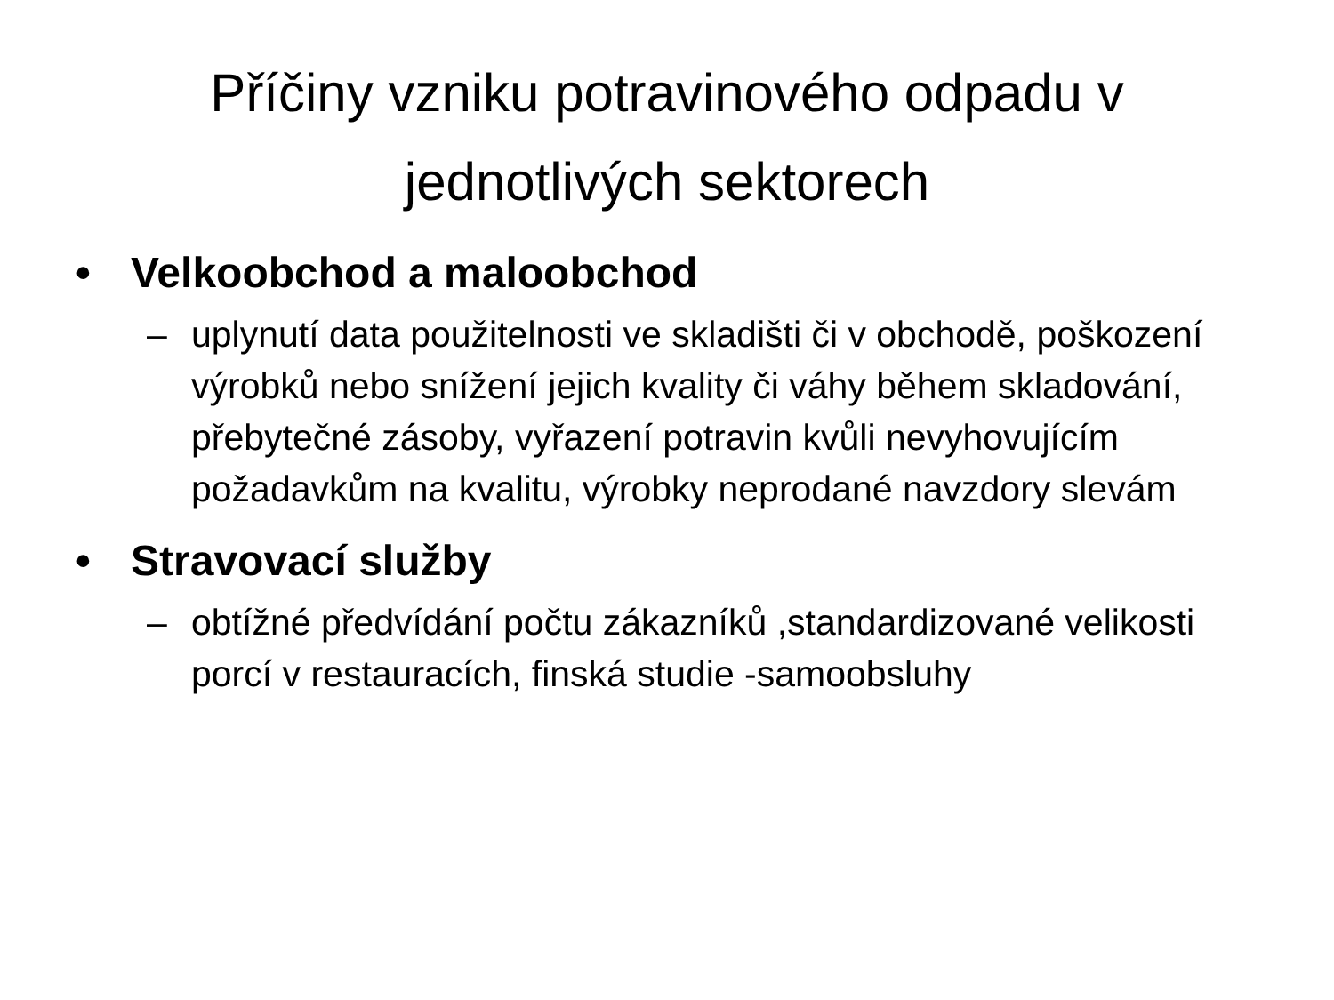Příčiny vzniku potravinového odpadu v
jednotlivých sektorech
• Velkoobchod a maloobchod
– uplynutí data použitelnosti ve skladišti či v obchodě, poškození výrobků nebo snížení jejich kvality či váhy během skladování, přebytečné zásoby, vyřazení potravin kvůli nevyhovujícím požadavkům na kvalitu, výrobky neprodané navzdory slevám
• Stravovací služby
– obtížné předvídání počtu zákazníků ,standardizované velikosti porcí v restauracích, finská studie -samoobsluhy